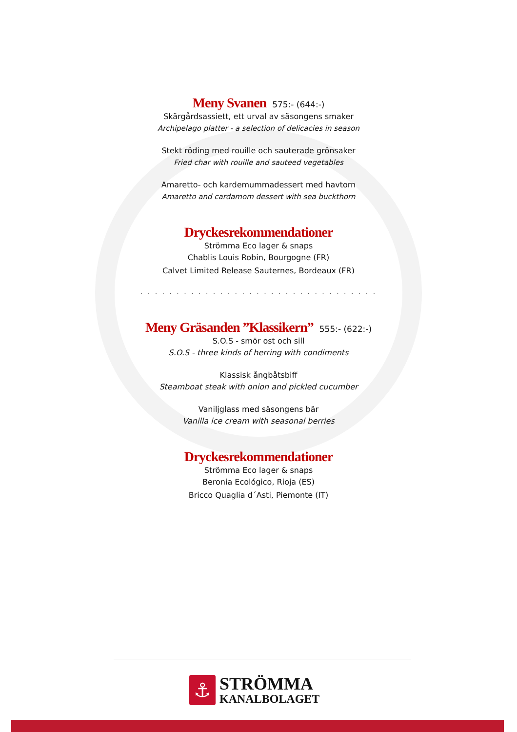Meny Svanen
575:- (644:-)
Skärgårdsassiett, ett urval av säsongens smaker
Archipelago platter - a selection of delicacies in season
Stekt röding med rouille och sauterade grönsaker
Fried char with rouille and sauteed vegetables
Amaretto- och kardemummadessert med havtorn
Amaretto and cardamom dessert with sea buckthorn
Dryckesrekommendationer
Strömma Eco lager & snaps
Chablis Louis Robin, Bourgogne (FR)
Calvet Limited Release Sauternes, Bordeaux (FR)
. . . . . . . . . . . . . . . . . . . . . . . . . . . . . . . . .
Meny Gräsanden ”Klassikern”
555:- (622:-)
S.O.S - smör ost och sill
S.O.S - three kinds of herring with condiments
Klassisk ångbåtsbiff
Steamboat steak with onion and pickled cucumber
Vaniljglass med säsongens bär
Vanilla ice cream with seasonal berries
Dryckesrekommendationer
Strömma Eco lager & snaps
Beronia Ecológico, Rioja (ES)
Bricco Quaglia d´Asti, Piemonte (IT)
⚓
STRÖMMA
KANALBOLAGET